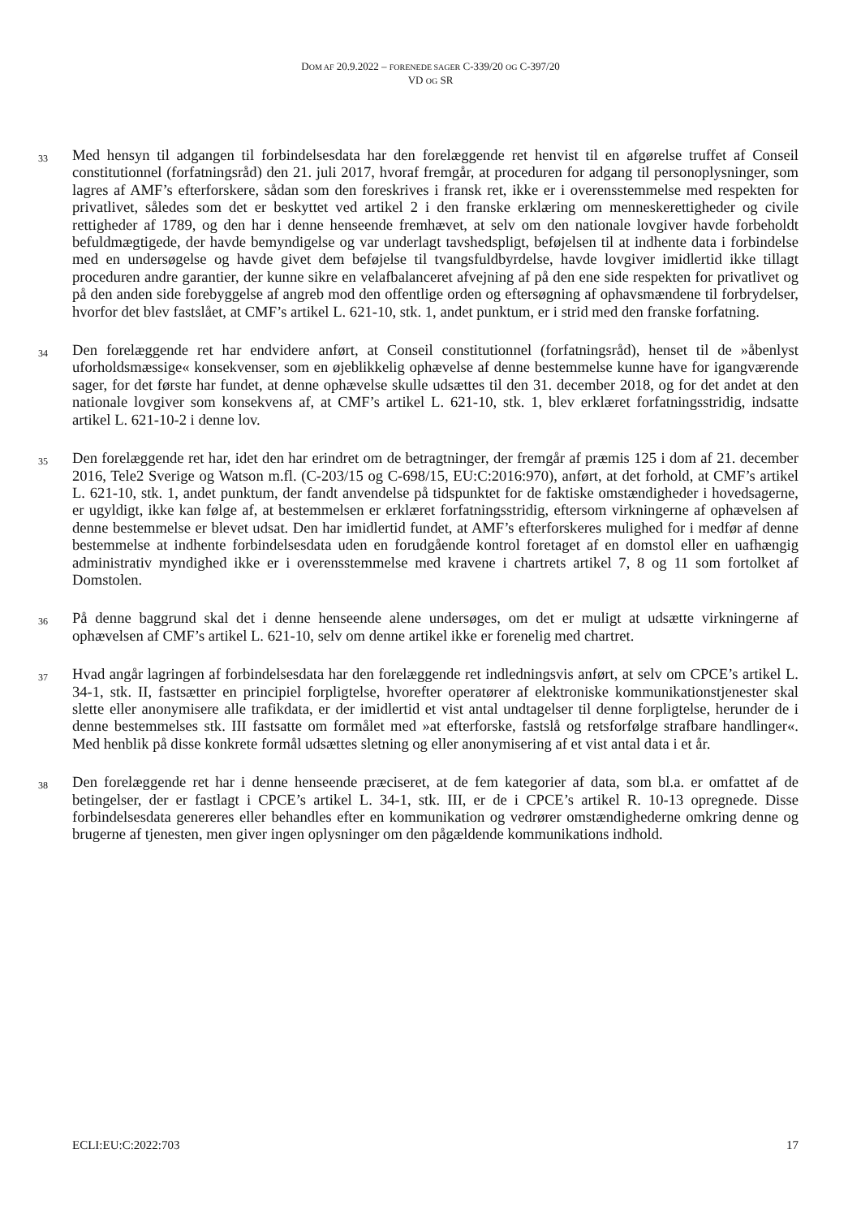DOM AF 20.9.2022 – FORENEDE SAGER C-339/20 OG C-397/20
VD OG SR
33
Med hensyn til adgangen til forbindelsesdata har den forelæggende ret henvist til en afgørelse truffet af Conseil constitutionnel (forfatningsråd) den 21. juli 2017, hvoraf fremgår, at proceduren for adgang til personoplysninger, som lagres af AMF’s efterforskere, sådan som den foreskrives i fransk ret, ikke er i overensstemmelse med respekten for privatlivet, således som det er beskyttet ved artikel 2 i den franske erklæring om menneskerettigheder og civile rettigheder af 1789, og den har i denne henseende fremhævet, at selv om den nationale lovgiver havde forbeholdt befuldmægtigede, der havde bemyndigelse og var underlagt tavshedspligt, beføjelsen til at indhente data i forbindelse med en undersøgelse og havde givet dem beføjelse til tvangsfuldbyrdelse, havde lovgiver imidlertid ikke tillagt proceduren andre garantier, der kunne sikre en velafbalanceret afvejning af på den ene side respekten for privatlivet og på den anden side forebyggelse af angreb mod den offentlige orden og eftersøgning af ophavsmændene til forbrydelser, hvorfor det blev fastslået, at CMF’s artikel L. 621-10, stk. 1, andet punktum, er i strid med den franske forfatning.
34
Den forelæggende ret har endvidere anført, at Conseil constitutionnel (forfatningsråd), henset til de »åbenlyst uforholdsmæssige« konsekvenser, som en øjeblikkelig ophævelse af denne bestemmelse kunne have for igangværende sager, for det første har fundet, at denne ophævelse skulle udsættes til den 31. december 2018, og for det andet at den nationale lovgiver som konsekvens af, at CMF’s artikel L. 621-10, stk. 1, blev erklæret forfatningsstridig, indsatte artikel L. 621-10-2 i denne lov.
35
Den forelæggende ret har, idet den har erindret om de betragtninger, der fremgår af præmis 125 i dom af 21. december 2016, Tele2 Sverige og Watson m.fl. (C-203/15 og C-698/15, EU:C:2016:970), anført, at det forhold, at CMF’s artikel L. 621-10, stk. 1, andet punktum, der fandt anvendelse på tidspunktet for de faktiske omstændigheder i hovedsagerne, er ugyldigt, ikke kan følge af, at bestemmelsen er erklæret forfatningsstridig, eftersom virkningerne af ophævelsen af denne bestemmelse er blevet udsat. Den har imidlertid fundet, at AMF’s efterforskeres mulighed for i medfør af denne bestemmelse at indhente forbindelsesdata uden en forudgående kontrol foretaget af en domstol eller en uafhængig administrativ myndighed ikke er i overensstemmelse med kravene i chartrets artikel 7, 8 og 11 som fortolket af Domstolen.
36
På denne baggrund skal det i denne henseende alene undersøges, om det er muligt at udsætte virkningerne af ophævelsen af CMF’s artikel L. 621-10, selv om denne artikel ikke er forenelig med chartret.
37
Hvad angår lagringen af forbindelsesdata har den forelæggende ret indledningsvis anført, at selv om CPCE’s artikel L. 34-1, stk. II, fastsætter en principiel forpligtelse, hvorefter operatører af elektroniske kommunikationstjenester skal slette eller anonymisere alle trafikdata, er der imidlertid et vist antal undtagelser til denne forpligtelse, herunder de i denne bestemmelses stk. III fastsatte om formålet med »at efterforske, fastslå og retsforfølge strafbare handlinger«. Med henblik på disse konkrete formål udsættes sletning og eller anonymisering af et vist antal data i et år.
38
Den forelæggende ret har i denne henseende præciseret, at de fem kategorier af data, som bl.a. er omfattet af de betingelser, der er fastlagt i CPCE’s artikel L. 34-1, stk. III, er de i CPCE’s artikel R. 10-13 opregnede. Disse forbindelsesdata genereres eller behandles efter en kommunikation og vedrører omstændighederne omkring denne og brugerne af tjenesten, men giver ingen oplysninger om den pågældende kommunikations indhold.
ECLI:EU:C:2022:703 17